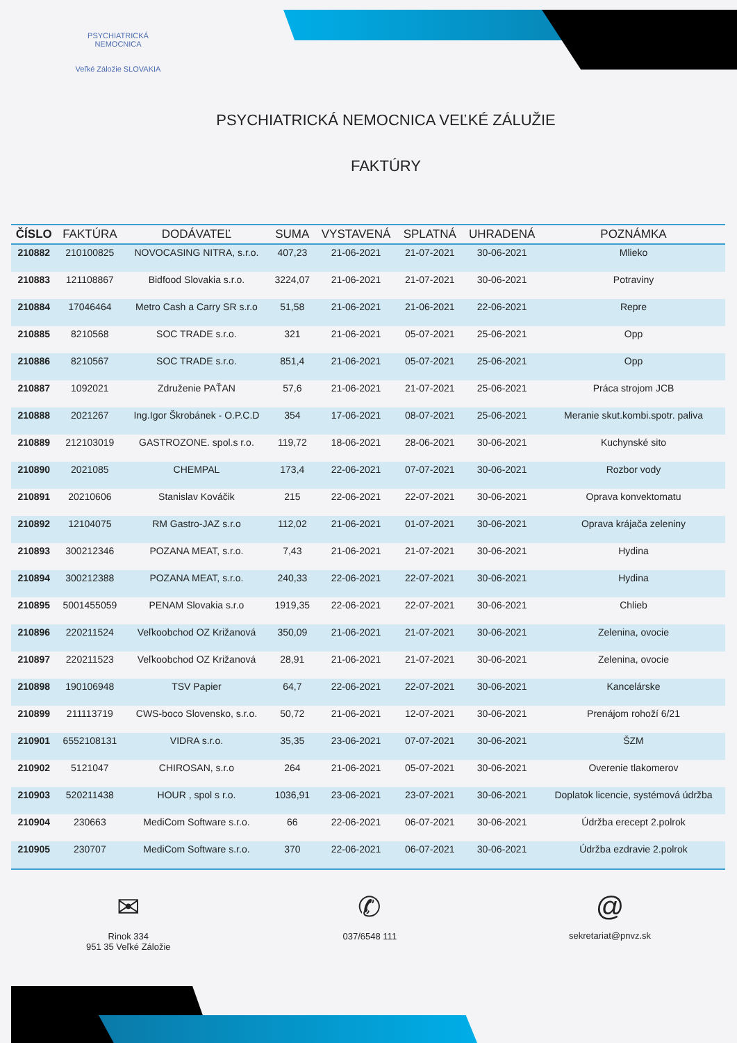PSYCHIATRICKÁ NEMOCNICA
Veľké Záložie SLOVAKIA
PSYCHIATRICKÁ NEMOCNICA VEĽKÉ ZÁLUŽIE
FAKTÚRY
| ČÍSLO | FAKTÚRA | DODÁVATEĽ | SUMA | VYSTAVENÁ | SPLATNÁ | UHRADENÁ | POZNÁMKA |
| --- | --- | --- | --- | --- | --- | --- | --- |
| 210882 | 210100825 | NOVOCASING NITRA, s.r.o. | 407,23 | 21-06-2021 | 21-07-2021 | 30-06-2021 | Mlieko |
| 210883 | 121108867 | Bidfood Slovakia s.r.o. | 3224,07 | 21-06-2021 | 21-07-2021 | 30-06-2021 | Potraviny |
| 210884 | 17046464 | Metro Cash a Carry SR s.r.o | 51,58 | 21-06-2021 | 21-06-2021 | 22-06-2021 | Repre |
| 210885 | 8210568 | SOC TRADE s.r.o. | 321 | 21-06-2021 | 05-07-2021 | 25-06-2021 | Opp |
| 210886 | 8210567 | SOC TRADE s.r.o. | 851,4 | 21-06-2021 | 05-07-2021 | 25-06-2021 | Opp |
| 210887 | 1092021 | Združenie PAŤAN | 57,6 | 21-06-2021 | 21-07-2021 | 25-06-2021 | Práca strojom JCB |
| 210888 | 2021267 | Ing.Igor Škrobánek - O.P.C.D | 354 | 17-06-2021 | 08-07-2021 | 25-06-2021 | Meranie skut.kombi.spotr. paliva |
| 210889 | 212103019 | GASTROZONE. spol.s r.o. | 119,72 | 18-06-2021 | 28-06-2021 | 30-06-2021 | Kuchynské sito |
| 210890 | 2021085 | CHEMPAL | 173,4 | 22-06-2021 | 07-07-2021 | 30-06-2021 | Rozbor vody |
| 210891 | 20210606 | Stanislav Kováčik | 215 | 22-06-2021 | 22-07-2021 | 30-06-2021 | Oprava konvektomatu |
| 210892 | 12104075 | RM Gastro-JAZ s.r.o | 112,02 | 21-06-2021 | 01-07-2021 | 30-06-2021 | Oprava krájača zeleniny |
| 210893 | 300212346 | POZANA MEAT, s.r.o. | 7,43 | 21-06-2021 | 21-07-2021 | 30-06-2021 | Hydina |
| 210894 | 300212388 | POZANA MEAT, s.r.o. | 240,33 | 22-06-2021 | 22-07-2021 | 30-06-2021 | Hydina |
| 210895 | 5001455059 | PENAM Slovakia s.r.o | 1919,35 | 22-06-2021 | 22-07-2021 | 30-06-2021 | Chlieb |
| 210896 | 220211524 | Veľkoobchod OZ Križanová | 350,09 | 21-06-2021 | 21-07-2021 | 30-06-2021 | Zelenina, ovocie |
| 210897 | 220211523 | Veľkoobchod OZ Križanová | 28,91 | 21-06-2021 | 21-07-2021 | 30-06-2021 | Zelenina, ovocie |
| 210898 | 190106948 | TSV Papier | 64,7 | 22-06-2021 | 22-07-2021 | 30-06-2021 | Kancelárske |
| 210899 | 211113719 | CWS-boco Slovensko, s.r.o. | 50,72 | 21-06-2021 | 12-07-2021 | 30-06-2021 | Prenájom rohoží 6/21 |
| 210901 | 6552108131 | VIDRA s.r.o. | 35,35 | 23-06-2021 | 07-07-2021 | 30-06-2021 | ŠZM |
| 210902 | 5121047 | CHIROSAN, s.r.o | 264 | 21-06-2021 | 05-07-2021 | 30-06-2021 | Overenie tlakomerov |
| 210903 | 520211438 | HOUR , spol s r.o. | 1036,91 | 23-06-2021 | 23-07-2021 | 30-06-2021 | Doplatok licencie, systémová údržba |
| 210904 | 230663 | MediCom Software s.r.o. | 66 | 22-06-2021 | 06-07-2021 | 30-06-2021 | Údržba erecept 2.polrok |
| 210905 | 230707 | MediCom Software s.r.o. | 370 | 22-06-2021 | 06-07-2021 | 30-06-2021 | Údržba ezdravie 2.polrok |
✉
Rinok 334
951 35 Veľké Záložie
✆
037/6548 111
@
sekretariat@pnvz.sk